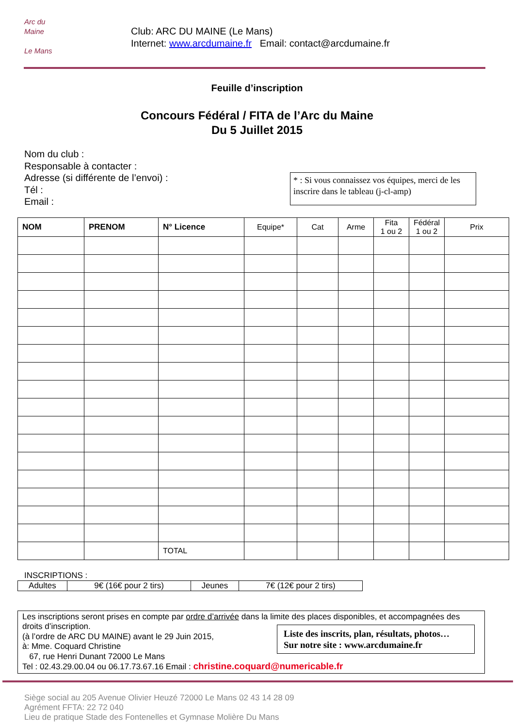Arc du
Maine
Le Mans
Club: ARC DU MAINE (Le Mans)
Internet: www.arcdumaine.fr Email: contact@arcdumaine.fr
Feuille d’inscription
Concours Fédéral / FITA de l’Arc du Maine
Du 5 Juillet 2015
Nom du club :
Responsable à contacter :
Adresse (si différente de l’envoi) :
Tél :
Email :
* : Si vous connaissez vos équipes, merci de les inscrire dans le tableau (j-cl-amp)
| NOM | PRENOM | N° Licence | Equipe* | Cat | Arme | Fita 1 ou 2 | Fédéral 1 ou 2 | Prix |
| --- | --- | --- | --- | --- | --- | --- | --- | --- |
| | | TOTAL | | | | | | |
INSCRIPTIONS :
| Adultes | 9€ (16€ pour 2 tirs) | Jeunes | 7€ (12€ pour 2 tirs) |
Les inscriptions seront prises en compte par ordre d’arrivée dans la limite des places disponibles, et accompagnées des droits d’inscription.
(à l’ordre de ARC DU MAINE) avant le 29 Juin 2015,
à: Mme. Coquard Christine
67, rue Henri Dunant 72000 Le Mans
Tel : 02.43.29.00.04 ou 06.17.73.67.16 Email : christine.coquard@numericable.fr
Liste des inscrits, plan, résultats, photos…
Sur notre site : www.arcdumaine.fr
Siège social au 205 Avenue Olivier Heuzé 72000 Le Mans 02 43 14 28 09
Agrément FFTA: 22 72 040
Lieu de pratique Stade des Fontenelles et Gymnase Molière Du Mans